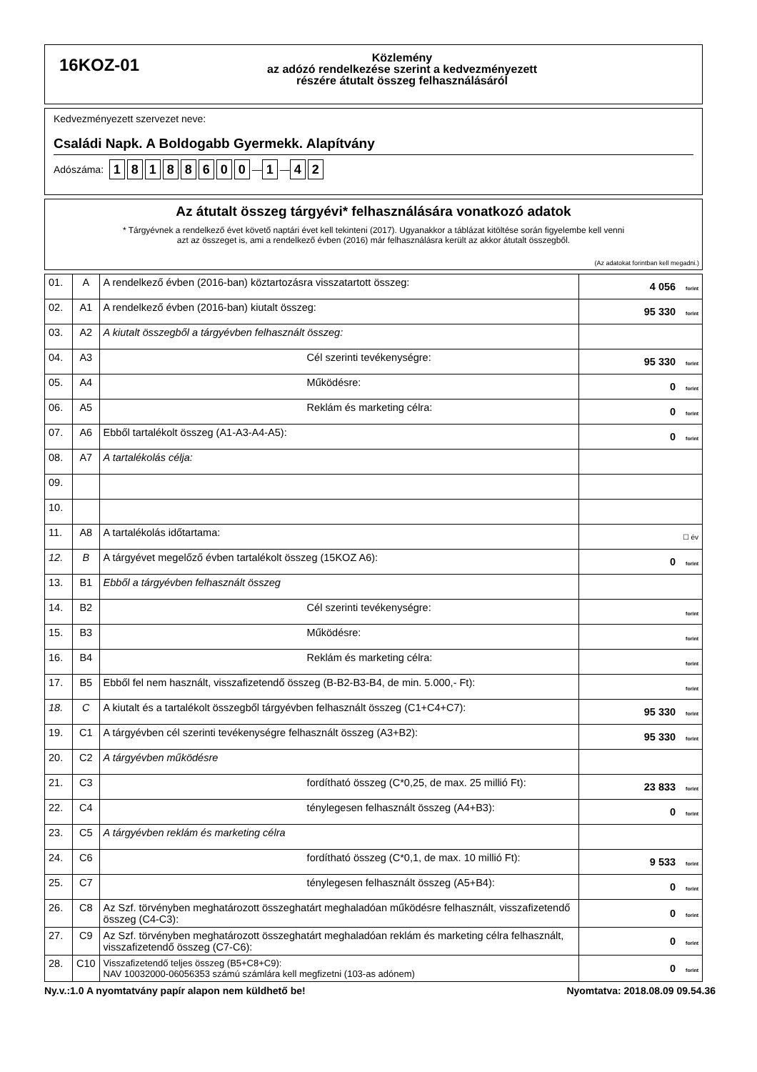16KOZ-01
Közlemény
az adózó rendelkezése szerint a kedvezményezett
részére átutalt összeg felhasználásáról
Kedvezményezett szervezet neve:
Családi Napk. A Boldogabb Gyermekk. Alapítvány
Adószáma: 18188600 — 1 — 4 2
Az átutalt összeg tárgyévi* felhasználására vonatkozó adatok
* Tárgyévnek a rendelkező évet követő naptári évet kell tekinteni (2017). Ugyanakkor a táblázat kitöltése során figyelembe kell venni
azt az összeget is, ami a rendelkező évben (2016) már felhasználásra került az akkor átutalt összegből.
(Az adatokat forintban kell megadni.)
| 01. | A | A rendelkező évben (2016-ban) köztartozásra visszatartott összeg: | 4 056 forint |
| 02. | A1 | A rendelkező évben (2016-ban) kiutalt összeg: | 95 330 forint |
| 03. | A2 | A kiutalt összegből a tárgyévben felhasznált összeg: | |
| 04. | A3 | Cél szerinti tevékenységre: | 95 330 forint |
| 05. | A4 | Működésre: | 0 forint |
| 06. | A5 | Reklám és marketing célra: | 0 forint |
| 07. | A6 | Ebből tartalékolt összeg (A1-A3-A4-A5): | 0 forint |
| 08. | A7 | A tartalékolás célja: | |
| 09. | | | |
| 10. | | | |
| 11. | A8 | A tartalékolás időtartama: | ☐ év |
| 12. | B | A tárgyévet megelőző évben tartalékolt összeg (15KOZ A6): | 0 forint |
| 13. | B1 | Ebből a tárgyévben felhasznált összeg | |
| 14. | B2 | Cél szerinti tevékenységre: | forint |
| 15. | B3 | Működésre: | forint |
| 16. | B4 | Reklám és marketing célra: | forint |
| 17. | B5 | Ebből fel nem használt, visszafizetendő összeg (B-B2-B3-B4, de min. 5.000,- Ft): | forint |
| 18. | C | A kiutalt és a tartalékolt összegből tárgyévben felhasznált összeg (C1+C4+C7): | 95 330 forint |
| 19. | C1 | A tárgyévben cél szerinti tevékenységre felhasznált összeg (A3+B2): | 95 330 forint |
| 20. | C2 | A tárgyévben működésre | |
| 21. | C3 | fordítható összeg (C*0,25, de max. 25 millió Ft): | 23 833 forint |
| 22. | C4 | ténylegesen felhasznált összeg (A4+B3): | 0 forint |
| 23. | C5 | A tárgyévben reklám és marketing célra | |
| 24. | C6 | fordítható összeg (C*0,1, de max. 10 millió Ft): | 9 533 forint |
| 25. | C7 | ténylegesen felhasznált összeg (A5+B4): | 0 forint |
| 26. | C8 | Az Szf. törvényben meghatározott összeghatárt meghaladóan működésre felhasznált, visszafizetendő összeg (C4-C3): | 0 forint |
| 27. | C9 | Az Szf. törvényben meghatározott összeghatárt meghaladóan reklám és marketing célra felhasznált, visszafizetendő összeg (C7-C6): | 0 forint |
| 28. | C10 | Visszafizetendő teljes összeg (B5+C8+C9): NAV 10032000-06056353 számú számlára kell megfizetni (103-as adónem) | 0 forint |
Ny.v.:1.0 A nyomtatvány papír alapon nem küldhető be! Nyomtatva: 2018.08.09 09.54.36